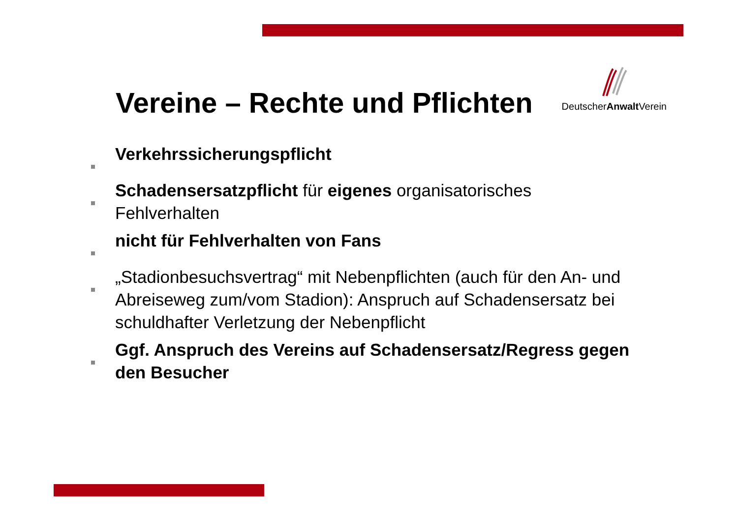Vereine – Rechte und Pflichten
DeutscherAnwalt Verein
Verkehrssicherungspflicht
Schadensersatzpflicht für eigenes organisatorisches Fehlverhalten
nicht für Fehlverhalten von Fans
„Stadionbesuchsvertrag“ mit Nebenpflichten (auch für den An- und Abreiseweg zum/vom Stadion): Anspruch auf Schadensersatz bei schuldhafter Verletzung der Nebenpflicht
Ggf. Anspruch des Vereins auf Schadensersatz/Regress gegen den Besucher